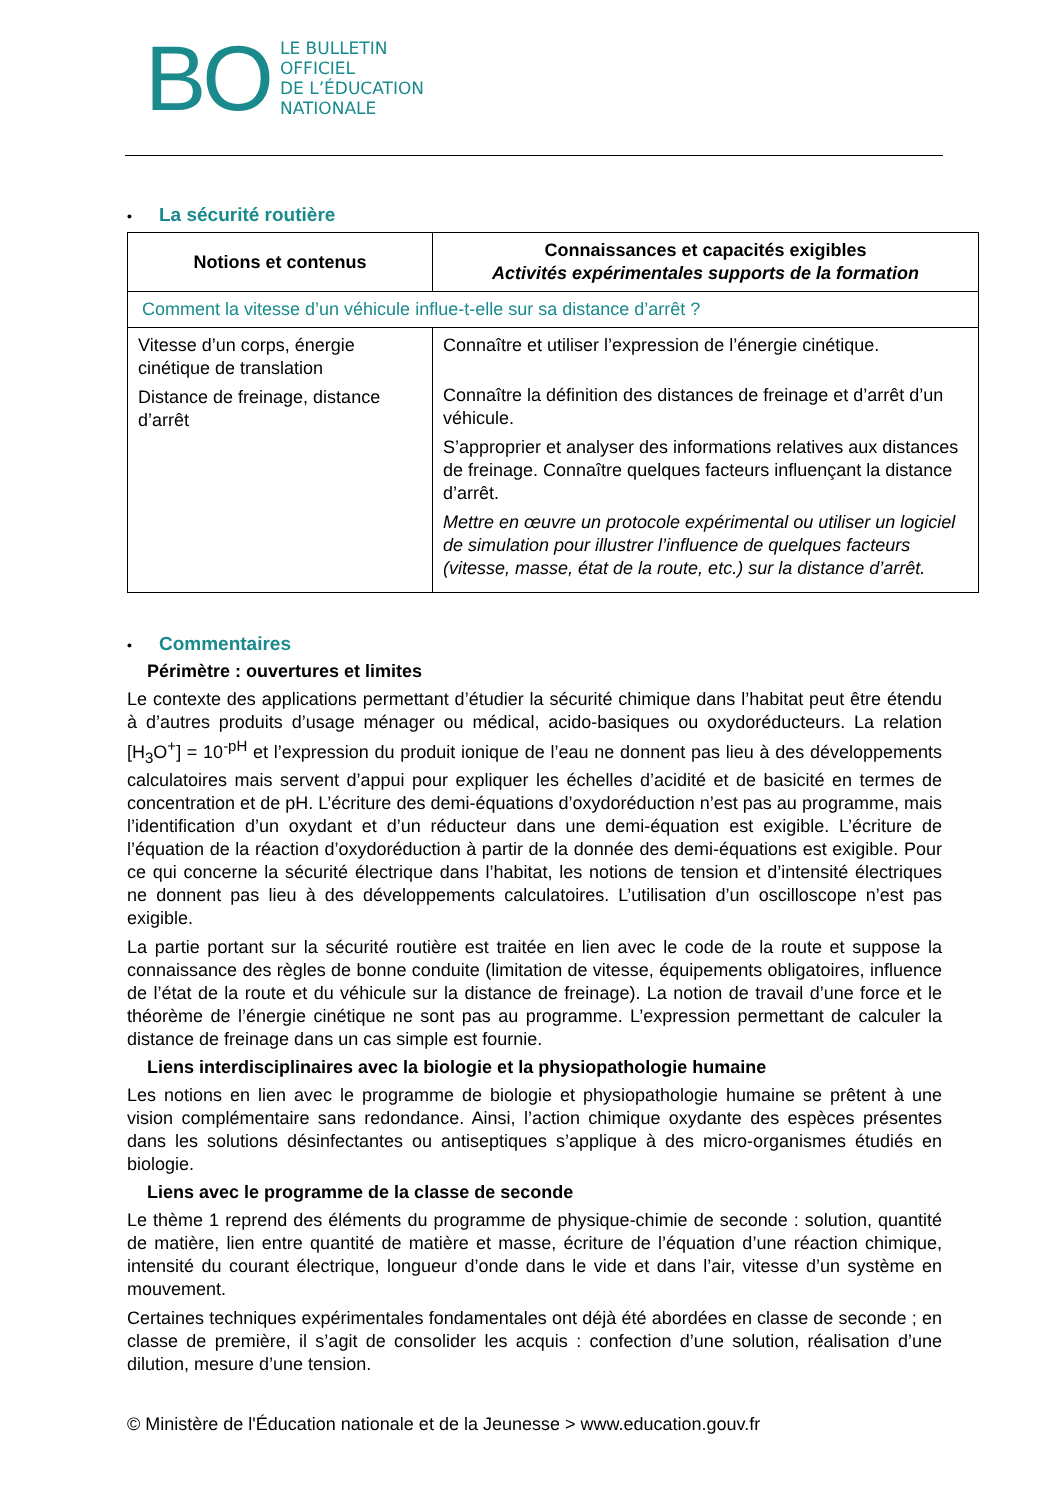BO
LE BULLETIN
OFFICIEL
DE L’ÉDUCATION
NATIONALE
• La sécurité routière
| Notions et contenus | Connaissances et capacités exigibles Activités expérimentales supports de la formation |
| --- | --- |
| Comment la vitesse d’un véhicule influe-t-elle sur sa distance d’arrêt ? | |
| Vitesse d’un corps, énergie cinétique de translation Distance de freinage, distance d’arrêt | Connaître et utiliser l’expression de l’énergie cinétique. Connaître la définition des distances de freinage et d’arrêt d’un véhicule. S’approprier et analyser des informations relatives aux distances de freinage. Connaître quelques facteurs influençant la distance d’arrêt. Mettre en œuvre un protocole expérimental ou utiliser un logiciel de simulation pour illustrer l’influence de quelques facteurs (vitesse, masse, état de la route, etc.) sur la distance d’arrêt. |
• Commentaires
Périmètre : ouvertures et limites
Le contexte des applications permettant d’étudier la sécurité chimique dans l’habitat peut être étendu à d’autres produits d’usage ménager ou médical, acido-basiques ou oxydoréducteurs. La relation [H<sub>3</sub>O<sup>+</sup>] = 10<sup>-pH</sup> et l’expression du produit ionique de l’eau ne donnent pas lieu à des développements calculatoires mais servent d’appui pour expliquer les échelles d’acidité et de basicité en termes de concentration et de pH. L’écriture des demi-équations d’oxydoréduction n’est pas au programme, mais l’identification d’un oxydant et d’un réducteur dans une demi-équation est exigible. L’écriture de l’équation de la réaction d’oxydoréduction à partir de la donnée des demi-équations est exigible. Pour ce qui concerne la sécurité électrique dans l’habitat, les notions de tension et d’intensité électriques ne donnent pas lieu à des développements calculatoires. L’utilisation d’un oscilloscope n’est pas exigible.
La partie portant sur la sécurité routière est traitée en lien avec le code de la route et suppose la connaissance des règles de bonne conduite (limitation de vitesse, équipements obligatoires, influence de l’état de la route et du véhicule sur la distance de freinage). La notion de travail d’une force et le théorème de l’énergie cinétique ne sont pas au programme. L’expression permettant de calculer la distance de freinage dans un cas simple est fournie.
Liens interdisciplinaires avec la biologie et la physiopathologie humaine
Les notions en lien avec le programme de biologie et physiopathologie humaine se prêtent à une vision complémentaire sans redondance. Ainsi, l’action chimique oxydante des espèces présentes dans les solutions désinfectantes ou antiseptiques s’applique à des micro-organismes étudiés en biologie.
Liens avec le programme de la classe de seconde
Le thème 1 reprend des éléments du programme de physique-chimie de seconde : solution, quantité de matière, lien entre quantité de matière et masse, écriture de l’équation d’une réaction chimique, intensité du courant électrique, longueur d’onde dans le vide et dans l’air, vitesse d’un système en mouvement.
Certaines techniques expérimentales fondamentales ont déjà été abordées en classe de seconde ; en classe de première, il s’agit de consolider les acquis : confection d’une solution, réalisation d’une dilution, mesure d’une tension.
© Ministère de l'Éducation nationale et de la Jeunesse > www.education.gouv.fr